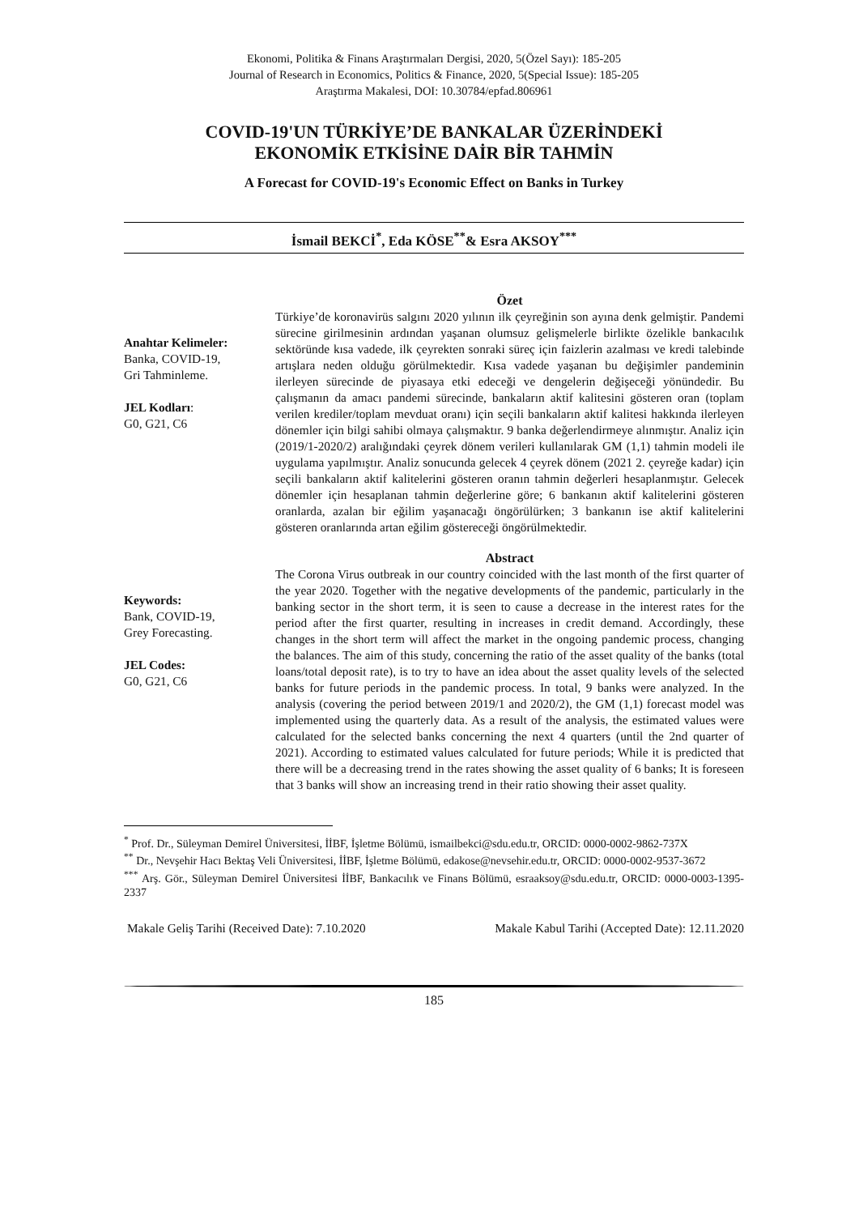Ekonomi, Politika & Finans Araştırmaları Dergisi, 2020, 5(Özel Sayı): 185-205
Journal of Research in Economics, Politics & Finance, 2020, 5(Special Issue): 185-205
Araştırma Makalesi, DOI: 10.30784/epfad.806961
COVID-19'UN TÜRKİYE’DE BANKALAR ÜZERİNDEKİ
EKONOMİK ETKİSİNE DAİR BİR TAHMİN
A Forecast for COVID-19's Economic Effect on Banks in Turkey
İsmail BEKCİ<sup>*</sup>, Eda KÖSE<sup>**</sup>& Esra AKSOY<sup>***</sup>
Anahtar Kelimeler:
Banka, COVID-19,
Gri Tahminleme.
JEL Kodları:
G0, G21, C6
Özet
Türkiye’de koronavirüs salgını 2020 yılının ilk çeyreğinin son ayına denk gelmiştir. Pandemi sürecine girilmesinin ardından yaşanan olumsuz gelişmelerle birlikte özelikle bankacılık sektöründe kısa vadede, ilk çeyrekten sonraki süreç için faizlerin azalması ve kredi talebinde artışlara neden olduğu görülmektedir. Kısa vadede yaşanan bu değişimler pandeminin ilerleyen sürecinde de piyasaya etki edeceği ve dengelerin değişeceği yönündedir. Bu çalışmanın da amacı pandemi sürecinde, bankaların aktif kalitesini gösteren oran (toplam verilen krediler/toplam mevduat oranı) için seçili bankaların aktif kalitesi hakkında ilerleyen dönemler için bilgi sahibi olmaya çalışmaktır. 9 banka değerlendirmeye alınmıştır. Analiz için (2019/1-2020/2) aralığındaki çeyrek dönem verileri kullanılarak GM (1,1) tahmin modeli ile uygulama yapılmıştır. Analiz sonucunda gelecek 4 çeyrek dönem (2021 2. çeyreğe kadar) için seçili bankaların aktif kalitelerini gösteren oranın tahmin değerleri hesaplanmıştır. Gelecek dönemler için hesaplanan tahmin değerlerine göre; 6 bankanın aktif kalitelerini gösteren oranlarda, azalan bir eğilim yaşanacağı öngörülürken; 3 bankanın ise aktif kalitelerini gösteren oranlarında artan eğilim göstereceği öngörülmektedir.
Keywords:
Bank, COVID-19,
Grey Forecasting.
JEL Codes:
G0, G21, C6
Abstract
The Corona Virus outbreak in our country coincided with the last month of the first quarter of the year 2020. Together with the negative developments of the pandemic, particularly in the banking sector in the short term, it is seen to cause a decrease in the interest rates for the period after the first quarter, resulting in increases in credit demand. Accordingly, these changes in the short term will affect the market in the ongoing pandemic process, changing the balances. The aim of this study, concerning the ratio of the asset quality of the banks (total loans/total deposit rate), is to try to have an idea about the asset quality levels of the selected banks for future periods in the pandemic process. In total, 9 banks were analyzed. In the analysis (covering the period between 2019/1 and 2020/2), the GM (1,1) forecast model was implemented using the quarterly data. As a result of the analysis, the estimated values were calculated for the selected banks concerning the next 4 quarters (until the 2nd quarter of 2021). According to estimated values calculated for future periods; While it is predicted that there will be a decreasing trend in the rates showing the asset quality of 6 banks; It is foreseen that 3 banks will show an increasing trend in their ratio showing their asset quality.
<sup>*</sup> Prof. Dr., Süleyman Demirel Üniversitesi, İİBF, İşletme Bölümü, ismailbekci@sdu.edu.tr, ORCID: 0000-0002-9862-737X
<sup>**</sup> Dr., Nevşehir Hacı Bektaş Veli Üniversitesi, İİBF, İşletme Bölümü, edakose@nevsehir.edu.tr, ORCID: 0000-0002-9537-3672
<sup>***</sup> Arş. Gör., Süleyman Demirel Üniversitesi İİBF, Bankacılık ve Finans Bölümü, esraaksoy@sdu.edu.tr, ORCID: 0000-0003-1395-2337
Makale Geliş Tarihi (Received Date): 7.10.2020 Makale Kabul Tarihi (Accepted Date): 12.11.2020
185